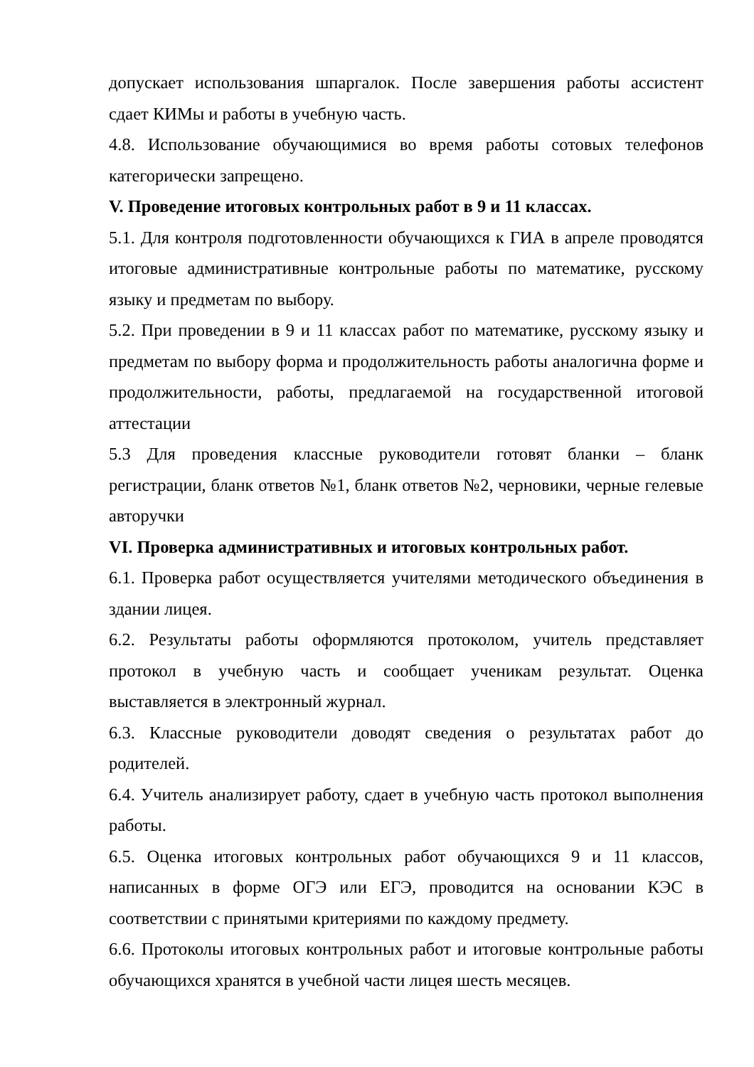допускает использования шпаргалок. После завершения работы ассистент сдает КИМы и работы в учебную часть.
4.8. Использование обучающимися во время работы сотовых телефонов категорически запрещено.
V. Проведение итоговых контрольных работ в 9 и 11 классах.
5.1. Для контроля подготовленности обучающихся к ГИА в апреле проводятся итоговые административные контрольные работы по математике, русскому языку и предметам по выбору.
5.2. При проведении в 9 и 11 классах работ по математике, русскому языку и предметам по выбору форма и продолжительность работы аналогична форме и продолжительности, работы, предлагаемой на государственной итоговой аттестации
5.3 Для проведения классные руководители готовят бланки – бланк регистрации, бланк ответов №1, бланк ответов №2, черновики, черные гелевые авторучки
VI. Проверка административных и итоговых контрольных работ.
6.1. Проверка работ осуществляется учителями методического объединения в здании лицея.
6.2. Результаты работы оформляются протоколом, учитель представляет протокол в учебную часть и сообщает ученикам результат. Оценка выставляется в электронный журнал.
6.3. Классные руководители доводят сведения о результатах работ до родителей.
6.4. Учитель анализирует работу, сдает в учебную часть протокол выполнения работы.
6.5. Оценка итоговых контрольных работ обучающихся 9 и 11 классов, написанных в форме ОГЭ или ЕГЭ, проводится на основании КЭС в соответствии с принятыми критериями по каждому предмету.
6.6. Протоколы итоговых контрольных работ и итоговые контрольные работы обучающихся хранятся в учебной части лицея шесть месяцев.